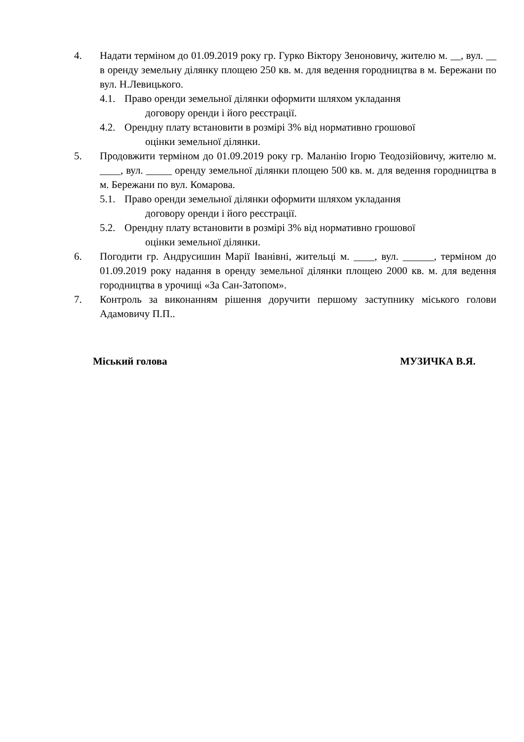4. Надати терміном до 01.09.2019 року гр. Гурко Віктору Зеноновичу, жителю м. __, вул. __ в оренду земельну ділянку площею 250 кв. м. для ведення городництва в м. Бережани по вул. Н.Левицького.
4.1. Право оренди земельної ділянки оформити шляхом укладання
договору оренди і його реєстрації.
4.2. Орендну плату встановити в розмірі 3% від нормативно грошової
оцінки земельної ділянки.
5. Продовжити терміном до 01.09.2019 року гр. Маланію Ігорю Теодозійовичу, жителю м. ____, вул. _____ оренду земельної ділянки площею 500 кв. м. для ведення городництва в м. Бережани по вул. Комарова.
5.1. Право оренди земельної ділянки оформити шляхом укладання
договору оренди і його реєстрації.
5.2. Орендну плату встановити в розмірі 3% від нормативно грошової
оцінки земельної ділянки.
6. Погодити гр. Андрусишин Марії Іванівні, жительці м. ____, вул. ______, терміном до 01.09.2019 року надання в оренду земельної ділянки площею 2000 кв. м. для ведення городництва в урочищі «За Сан-Затопом».
7. Контроль за виконанням рішення доручити першому заступнику міського голови Адамовичу П.П..
Міський голова МУЗИЧКА В.Я.